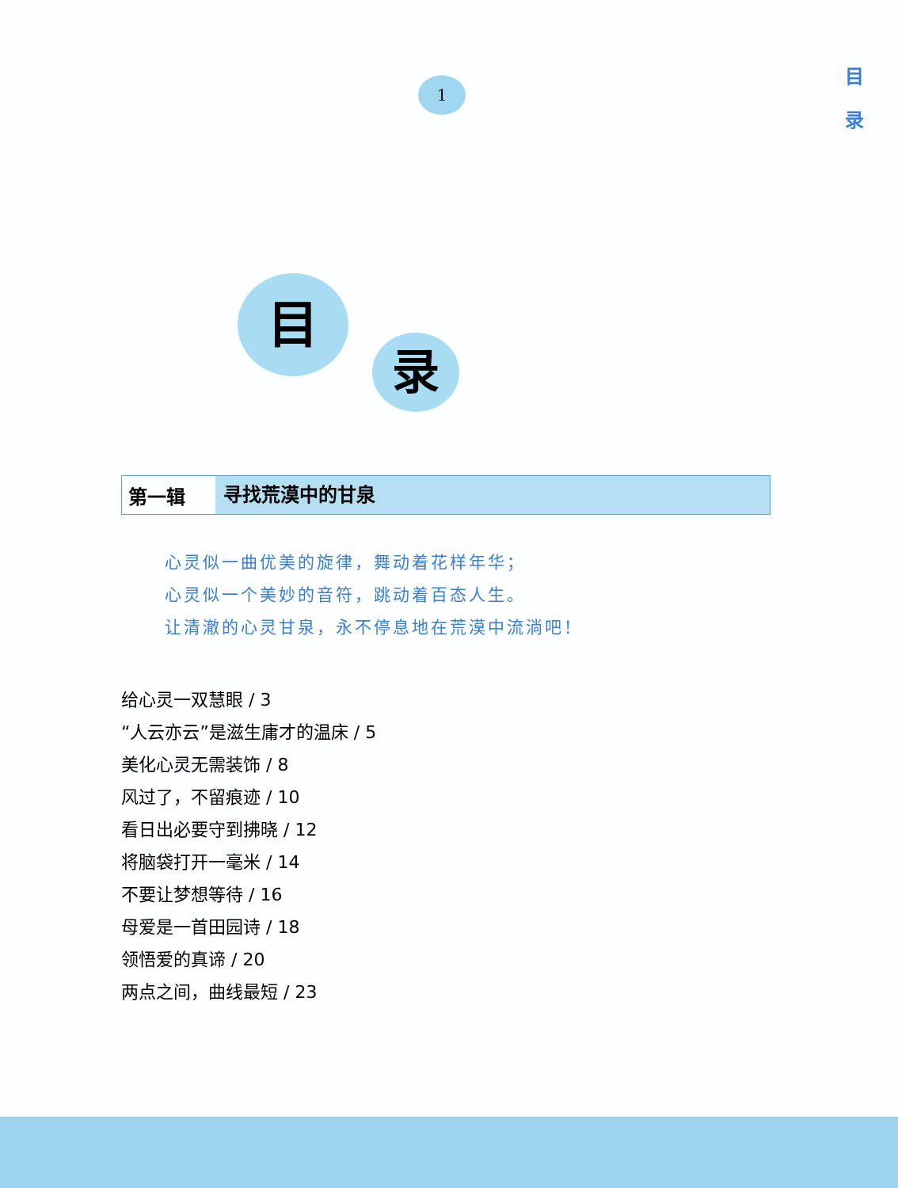目
录
1
目
录
第一辑
寻找荒漠中的甘泉
心灵似一曲优美的旋律，舞动着花样年华；
心灵似一个美妙的音符，跳动着百态人生。
让清澈的心灵甘泉，永不停息地在荒漠中流淌吧！
给心灵一双慧眼 / 3
“人云亦云”是滋生庸才的温床 / 5
美化心灵无需装饰 / 8
风过了，不留痕迹 / 10
看日出必要守到拂晓 / 12
将脑袋打开一毫米 / 14
不要让梦想等待 / 16
母爱是一首田园诗 / 18
领悟爱的真谛 / 20
两点之间，曲线最短 / 23